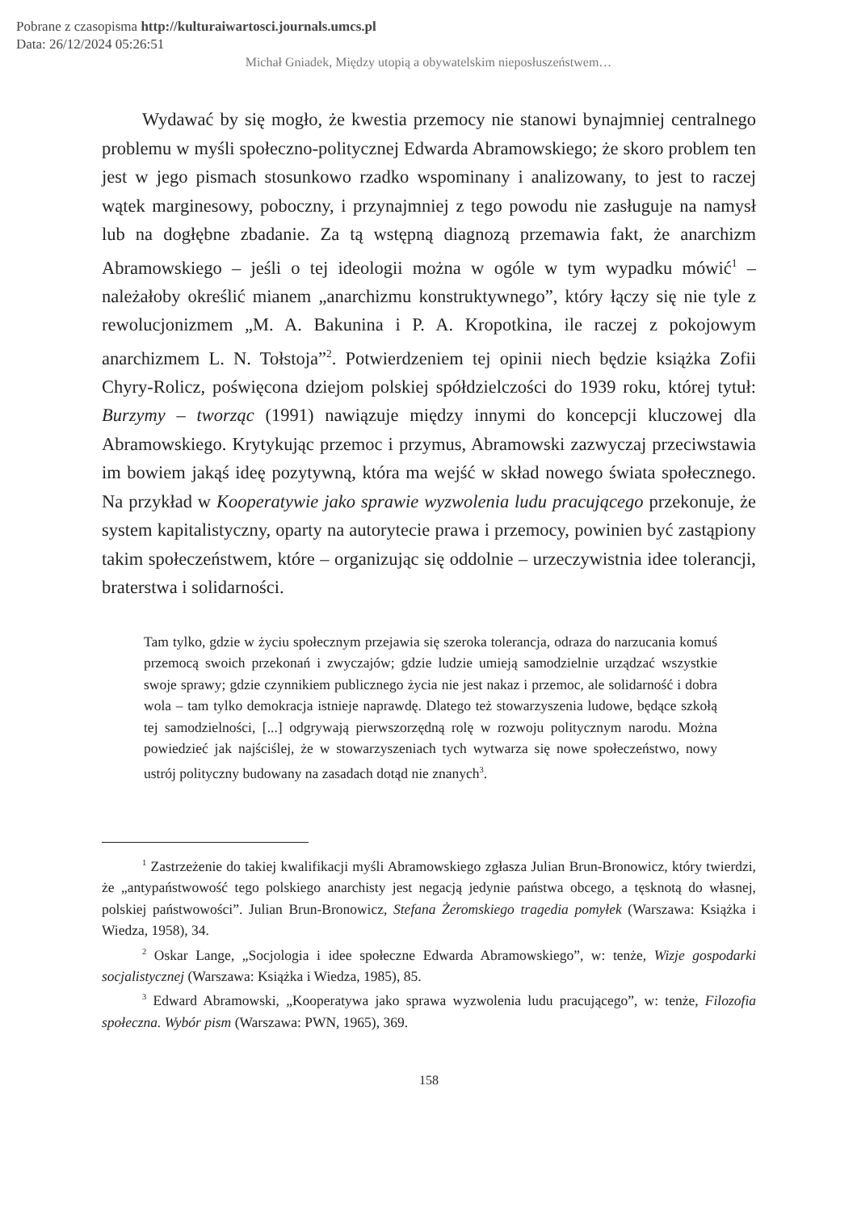Pobrane z czasopisma http://kulturaiwartosci.journals.umcs.pl
Data: 26/12/2024 05:26:51
Michał Gniadek, Między utopią a obywatelskim nieposłuszeństwem…
Wydawać by się mogło, że kwestia przemocy nie stanowi bynajmniej centralnego problemu w myśli społeczno-politycznej Edwarda Abramowskiego; że skoro problem ten jest w jego pismach stosunkowo rzadko wspominany i analizowany, to jest to raczej wątek marginesowy, poboczny, i przynajmniej z tego powodu nie zasługuje na namysł lub na dogłębne zbadanie. Za tą wstępną diagnozą przemawia fakt, że anarchizm Abramowskiego – jeśli o tej ideologii można w ogóle w tym wypadku mówić<sup>1</sup> – należałoby określić mianem „anarchizmu konstruktywnego”, który łączy się nie tyle z rewolucjonizmem „M. A. Bakunina i P. A. Kropotkina, ile raczej z pokojowym anarchizmem L. N. Tołstoja”<sup>2</sup>. Potwierdzeniem tej opinii niech będzie książka Zofii Chyry-Rolicz, poświęcona dziejom polskiej spółdzielczości do 1939 roku, której tytuł: Burzymy – tworząc (1991) nawiązuje między innymi do koncepcji kluczowej dla Abramowskiego. Krytykując przemoc i przymus, Abramowski zazwyczaj przeciwstawia im bowiem jakąś ideę pozytywną, która ma wejść w skład nowego świata społecznego. Na przykład w Kooperatywie jako sprawie wyzwolenia ludu pracującego przekonuje, że system kapitalistyczny, oparty na autorytecie prawa i przemocy, powinien być zastąpiony takim społeczeństwem, które – organizując się oddolnie – urzeczywistnia idee tolerancji, braterstwa i solidarności.
Tam tylko, gdzie w życiu społecznym przejawia się szeroka tolerancja, odraza do narzucania komuś przemocą swoich przekonań i zwyczajów; gdzie ludzie umieją samodzielnie urządzać wszystkie swoje sprawy; gdzie czynnikiem publicznego życia nie jest nakaz i przemoc, ale solidarność i dobra wola – tam tylko demokracja istnieje naprawdę. Dlatego też stowarzyszenia ludowe, będące szkołą tej samodzielności, [...] odgrywają pierwszorzędną rolę w rozwoju politycznym narodu. Można powiedzieć jak najściślej, że w stowarzyszeniach tych wytwarza się nowe społeczeństwo, nowy ustrój polityczny budowany na zasadach dotąd nie znanych<sup>3</sup>.
<sup>1</sup> Zastrzeżenie do takiej kwalifikacji myśli Abramowskiego zgłasza Julian Brun-Bronowicz, który twierdzi, że „antypaństwowość tego polskiego anarchisty jest negacją jedynie państwa obcego, a tęsknotą do własnej, polskiej państwowości”. Julian Brun-Bronowicz, Stefana Żeromskiego tragedia pomyłek (Warszawa: Książka i Wiedza, 1958), 34.
<sup>2</sup> Oskar Lange, „Socjologia i idee społeczne Edwarda Abramowskiego”, w: tenże, Wizje gospodarki socjalistycznej (Warszawa: Książka i Wiedza, 1985), 85.
<sup>3</sup> Edward Abramowski, „Kooperatywa jako sprawa wyzwolenia ludu pracującego”, w: tenże, Filozofia społeczna. Wybór pism (Warszawa: PWN, 1965), 369.
158